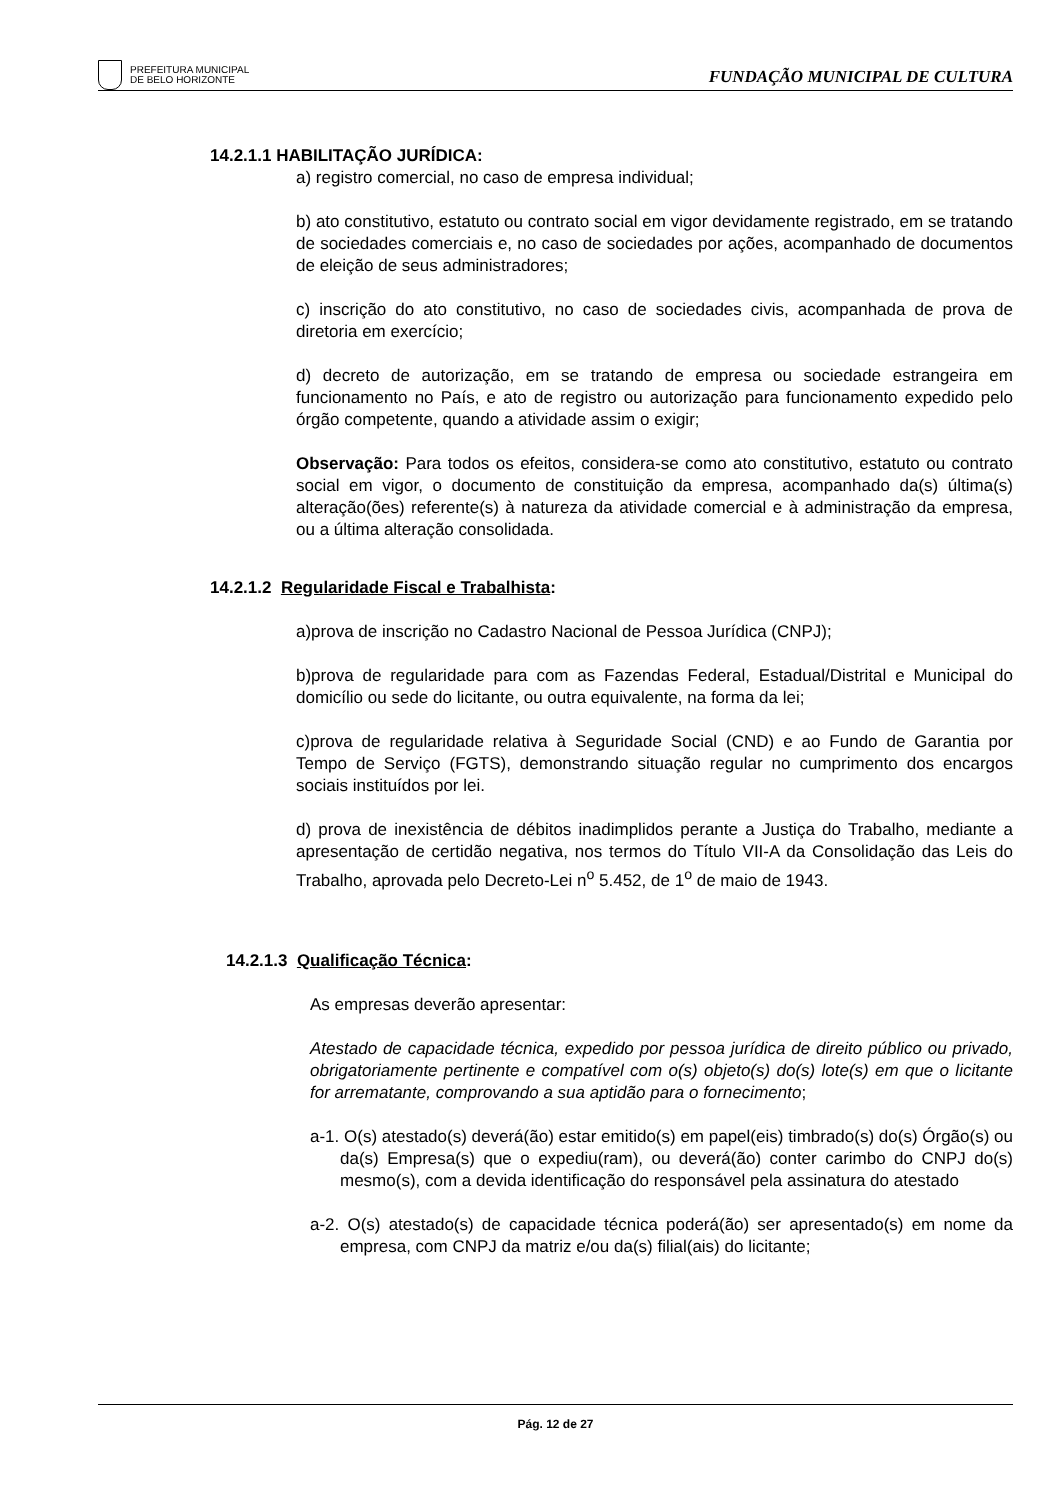PREFEITURA MUNICIPAL
DE BELO HORIZONTE
FUNDAÇÃO MUNICIPAL DE CULTURA
14.2.1.1 HABILITAÇÃO JURÍDICA:
a) registro comercial, no caso de empresa individual;
b) ato constitutivo, estatuto ou contrato social em vigor devidamente registrado, em se tratando de sociedades comerciais e, no caso de sociedades por ações, acompanhado de documentos de eleição de seus administradores;
c) inscrição do ato constitutivo, no caso de sociedades civis, acompanhada de prova de diretoria em exercício;
d) decreto de autorização, em se tratando de empresa ou sociedade estrangeira em funcionamento no País, e ato de registro ou autorização para funcionamento expedido pelo órgão competente, quando a atividade assim o exigir;
Observação: Para todos os efeitos, considera-se como ato constitutivo, estatuto ou contrato social em vigor, o documento de constituição da empresa, acompanhado da(s) última(s) alteração(ões) referente(s) à natureza da atividade comercial e à administração da empresa, ou a última alteração consolidada.
14.2.1.2 Regularidade Fiscal e Trabalhista:
a)prova de inscrição no Cadastro Nacional de Pessoa Jurídica (CNPJ);
b)prova de regularidade para com as Fazendas Federal, Estadual/Distrital e Municipal do domicílio ou sede do licitante, ou outra equivalente, na forma da lei;
c)prova de regularidade relativa à Seguridade Social (CND) e ao Fundo de Garantia por Tempo de Serviço (FGTS), demonstrando situação regular no cumprimento dos encargos sociais instituídos por lei.
d) prova de inexistência de débitos inadimplidos perante a Justiça do Trabalho, mediante a apresentação de certidão negativa, nos termos do Título VII-A da Consolidação das Leis do Trabalho, aprovada pelo Decreto-Lei n<sup>o</sup> 5.452, de 1<sup>o</sup> de maio de 1943.
14.2.1.3 Qualificação Técnica:
As empresas deverão apresentar:
Atestado de capacidade técnica, expedido por pessoa jurídica de direito público ou privado, obrigatoriamente pertinente e compatível com o(s) objeto(s) do(s) lote(s) em que o licitante for arrematante, comprovando a sua aptidão para o fornecimento;
a-1. O(s) atestado(s) deverá(ão) estar emitido(s) em papel(eis) timbrado(s) do(s) Órgão(s) ou da(s) Empresa(s) que o expediu(ram), ou deverá(ão) conter carimbo do CNPJ do(s) mesmo(s), com a devida identificação do responsável pela assinatura do atestado
a-2. O(s) atestado(s) de capacidade técnica poderá(ão) ser apresentado(s) em nome da empresa, com CNPJ da matriz e/ou da(s) filial(ais) do licitante;
Pág. 12 de 27